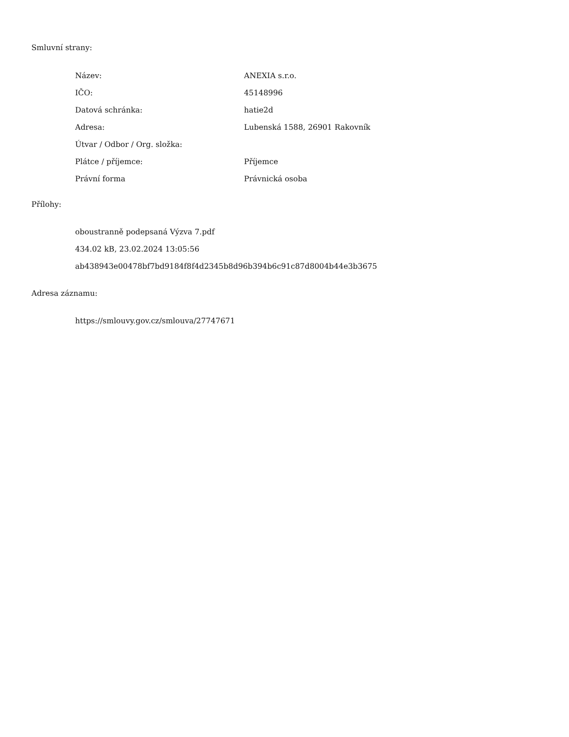Smluvní strany:
| Název: | ANEXIA s.r.o. |
| IČO: | 45148996 |
| Datová schránka: | hatie2d |
| Adresa: | Lubenská 1588, 26901 Rakovník |
| Útvar / Odbor / Org. složka: | |
| Plátce / příjemce: | Příjemce |
| Právní forma | Právnická osoba |
Přílohy:
oboustranně podepsaná Výzva 7.pdf
434.02 kB, 23.02.2024 13:05:56
ab438943e00478bf7bd9184f8f4d2345b8d96b394b6c91c87d8004b44e3b3675
Adresa záznamu:
https://smlouvy.gov.cz/smlouva/27747671